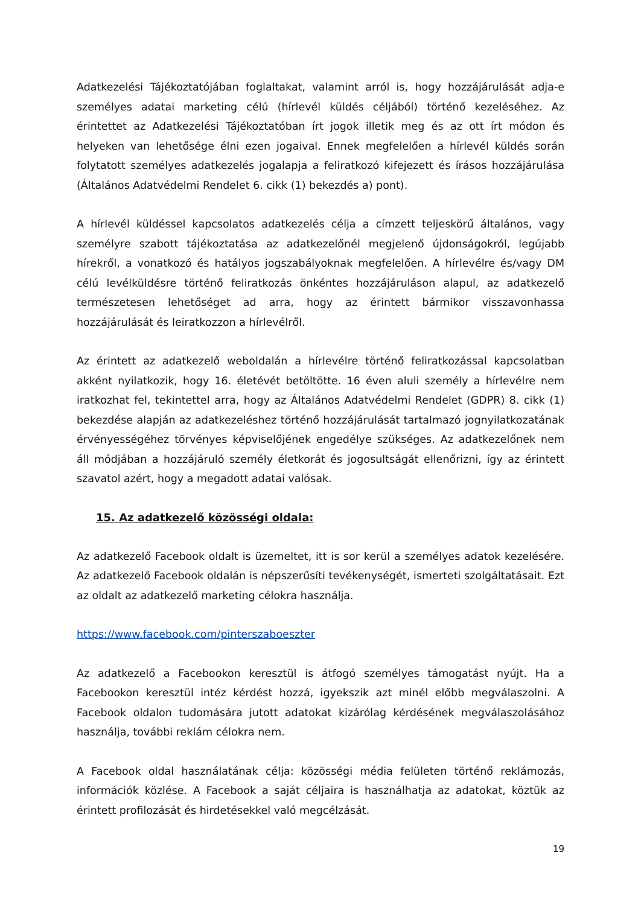Adatkezelési Tájékoztatójában foglaltakat, valamint arról is, hogy hozzájárulását adja-e személyes adatai marketing célú (hírlevél küldés céljából) történő kezeléséhez. Az érintettet az Adatkezelési Tájékoztatóban írt jogok illetik meg és az ott írt módon és helyeken van lehetősége élni ezen jogaival. Ennek megfelelően a hírlevél küldés során folytatott személyes adatkezelés jogalapja a feliratkozó kifejezett és írásos hozzájárulása (Általános Adatvédelmi Rendelet 6. cikk (1) bekezdés a) pont).
A hírlevél küldéssel kapcsolatos adatkezelés célja a címzett teljeskörű általános, vagy személyre szabott tájékoztatása az adatkezelőnél megjelenő újdonságokról, legújabb hírekről, a vonatkozó és hatályos jogszabályoknak megfelelően. A hírlevélre és/vagy DM célú levélküldésre történő feliratkozás önkéntes hozzájáruláson alapul, az adatkezelő természetesen lehetőséget ad arra, hogy az érintett bármikor visszavonhassa hozzájárulását és leiratkozzon a hírlevélről.
Az érintett az adatkezelő weboldalán a hírlevélre történő feliratkozással kapcsolatban akként nyilatkozik, hogy 16. életévét betöltötte. 16 éven aluli személy a hírlevélre nem iratkozhat fel, tekintettel arra, hogy az Általános Adatvédelmi Rendelet (GDPR) 8. cikk (1) bekezdése alapján az adatkezeléshez történő hozzájárulását tartalmazó jognyilatkozatának érvényességéhez törvényes képviselőjének engedélye szükséges. Az adatkezelőnek nem áll módjában a hozzájáruló személy életkorát és jogosultságát ellenőrizni, így az érintett szavatol azért, hogy a megadott adatai valósak.
15. Az adatkezelő közösségi oldala:
Az adatkezelő Facebook oldalt is üzemeltet, itt is sor kerül a személyes adatok kezelésére. Az adatkezelő Facebook oldalán is népszerűsíti tevékenységét, ismerteti szolgáltatásait. Ezt az oldalt az adatkezelő marketing célokra használja.
https://www.facebook.com/pinterszaboeszter
Az adatkezelő a Facebookon keresztül is átfogó személyes támogatást nyújt. Ha a Facebookon keresztül intéz kérdést hozzá, igyekszik azt minél előbb megválaszolni. A Facebook oldalon tudomására jutott adatokat kizárólag kérdésének megválaszolásához használja, további reklám célokra nem.
A Facebook oldal használatának célja: közösségi média felületen történő reklámozás, információk közlése. A Facebook a saját céljaira is használhatja az adatokat, köztük az érintett profilozását és hirdetésekkel való megcélzását.
19